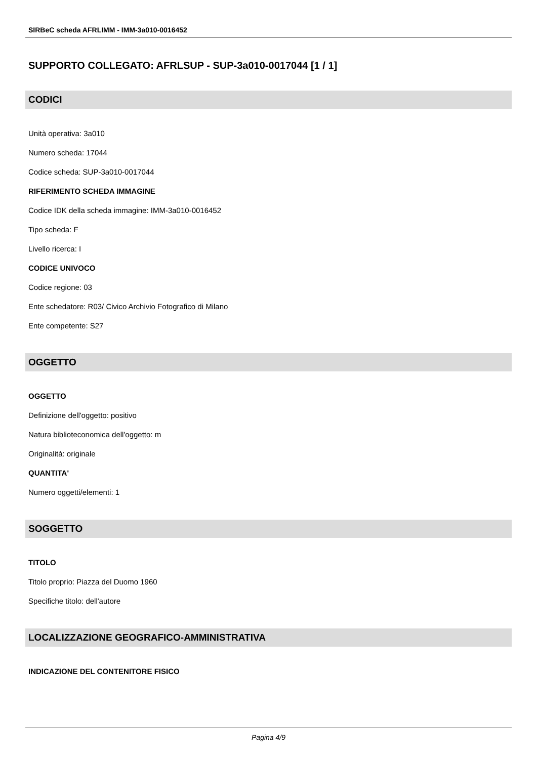SIRBeC scheda AFRLIMM - IMM-3a010-0016452
SUPPORTO COLLEGATO: AFRLSUP - SUP-3a010-0017044 [1 / 1]
CODICI
Unità operativa: 3a010
Numero scheda: 17044
Codice scheda: SUP-3a010-0017044
RIFERIMENTO SCHEDA IMMAGINE
Codice IDK della scheda immagine: IMM-3a010-0016452
Tipo scheda: F
Livello ricerca: I
CODICE UNIVOCO
Codice regione: 03
Ente schedatore: R03/ Civico Archivio Fotografico di Milano
Ente competente: S27
OGGETTO
OGGETTO
Definizione dell'oggetto: positivo
Natura biblioteconomica dell'oggetto: m
Originalità: originale
QUANTITA'
Numero oggetti/elementi: 1
SOGGETTO
TITOLO
Titolo proprio: Piazza del Duomo 1960
Specifiche titolo: dell'autore
LOCALIZZAZIONE GEOGRAFICO-AMMINISTRATIVA
INDICAZIONE DEL CONTENITORE FISICO
Pagina 4/9